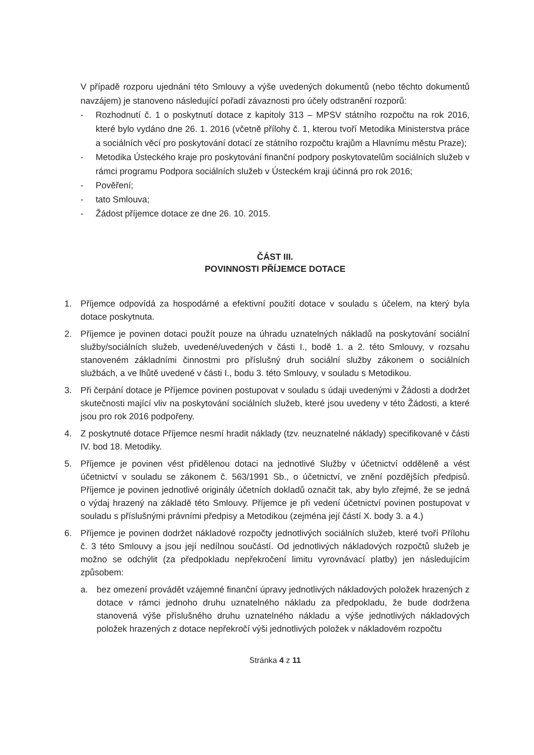V případě rozporu ujednání této Smlouvy a výše uvedených dokumentů (nebo těchto dokumentů navzájem) je stanoveno následující pořadí závaznosti pro účely odstranění rozporů:
- Rozhodnutí č. 1 o poskytnutí dotace z kapitoly 313 – MPSV státního rozpočtu na rok 2016, které bylo vydáno dne 26. 1. 2016 (včetně přílohy č. 1, kterou tvoří Metodika Ministerstva práce a sociálních věcí pro poskytování dotací ze státního rozpočtu krajům a Hlavnímu městu Praze);
- Metodika Ústeckého kraje pro poskytování finanční podpory poskytovatelům sociálních služeb v rámci programu Podpora sociálních služeb v Ústeckém kraji účinná pro rok 2016;
- Pověření;
- tato Smlouva;
- Žádost příjemce dotace ze dne 26. 10. 2015.
ČÁST III.
POVINNOSTI PŘÍJEMCE DOTACE
1. Příjemce odpovídá za hospodárné a efektivní použití dotace v souladu s účelem, na který byla dotace poskytnuta.
2. Příjemce je povinen dotaci použít pouze na úhradu uznatelných nákladů na poskytování sociální služby/sociálních služeb, uvedené/uvedených v části I., bodě 1. a 2. této Smlouvy, v rozsahu stanoveném základními činnostmi pro příslušný druh sociální služby zákonem o sociálních službách, a ve lhůtě uvedené v části I., bodu 3. této Smlouvy, v souladu s Metodikou.
3. Při čerpání dotace je Příjemce povinen postupovat v souladu s údaji uvedenými v Žádosti a dodržet skutečnosti mající vliv na poskytování sociálních služeb, které jsou uvedeny v této Žádosti, a které jsou pro rok 2016 podpořeny.
4. Z poskytnuté dotace Příjemce nesmí hradit náklady (tzv. neuznatelné náklady) specifikované v části IV. bod 18. Metodiky.
5. Příjemce je povinen vést přidělenou dotaci na jednotlivé Služby v účetnictví odděleně a vést účetnictví v souladu se zákonem č. 563/1991 Sb., o účetnictví, ve znění pozdějších předpisů. Příjemce je povinen jednotlivé originály účetních dokladů označit tak, aby bylo zřejmé, že se jedná o výdaj hrazený na základě této Smlouvy. Příjemce je při vedení účetnictví povinen postupovat v souladu s příslušnými právními předpisy a Metodikou (zejména její částí X. body 3. a 4.)
6. Příjemce je povinen dodržet nákladové rozpočty jednotlivých sociálních služeb, které tvoří Přílohu č. 3 této Smlouvy a jsou její nedílnou součástí. Od jednotlivých nákladových rozpočtů služeb je možno se odchýlit (za předpokladu nepřekročení limitu vyrovnávací platby) jen následujícím způsobem:
a. bez omezení provádět vzájemné finanční úpravy jednotlivých nákladových položek hrazených z dotace v rámci jednoho druhu uznatelného nákladu za předpokladu, že bude dodržena stanovená výše příslušného druhu uznatelného nákladu a výše jednotlivých nákladových položek hrazených z dotace nepřekročí výši jednotlivých položek v nákladovém rozpočtu
Stránka 4 z 11